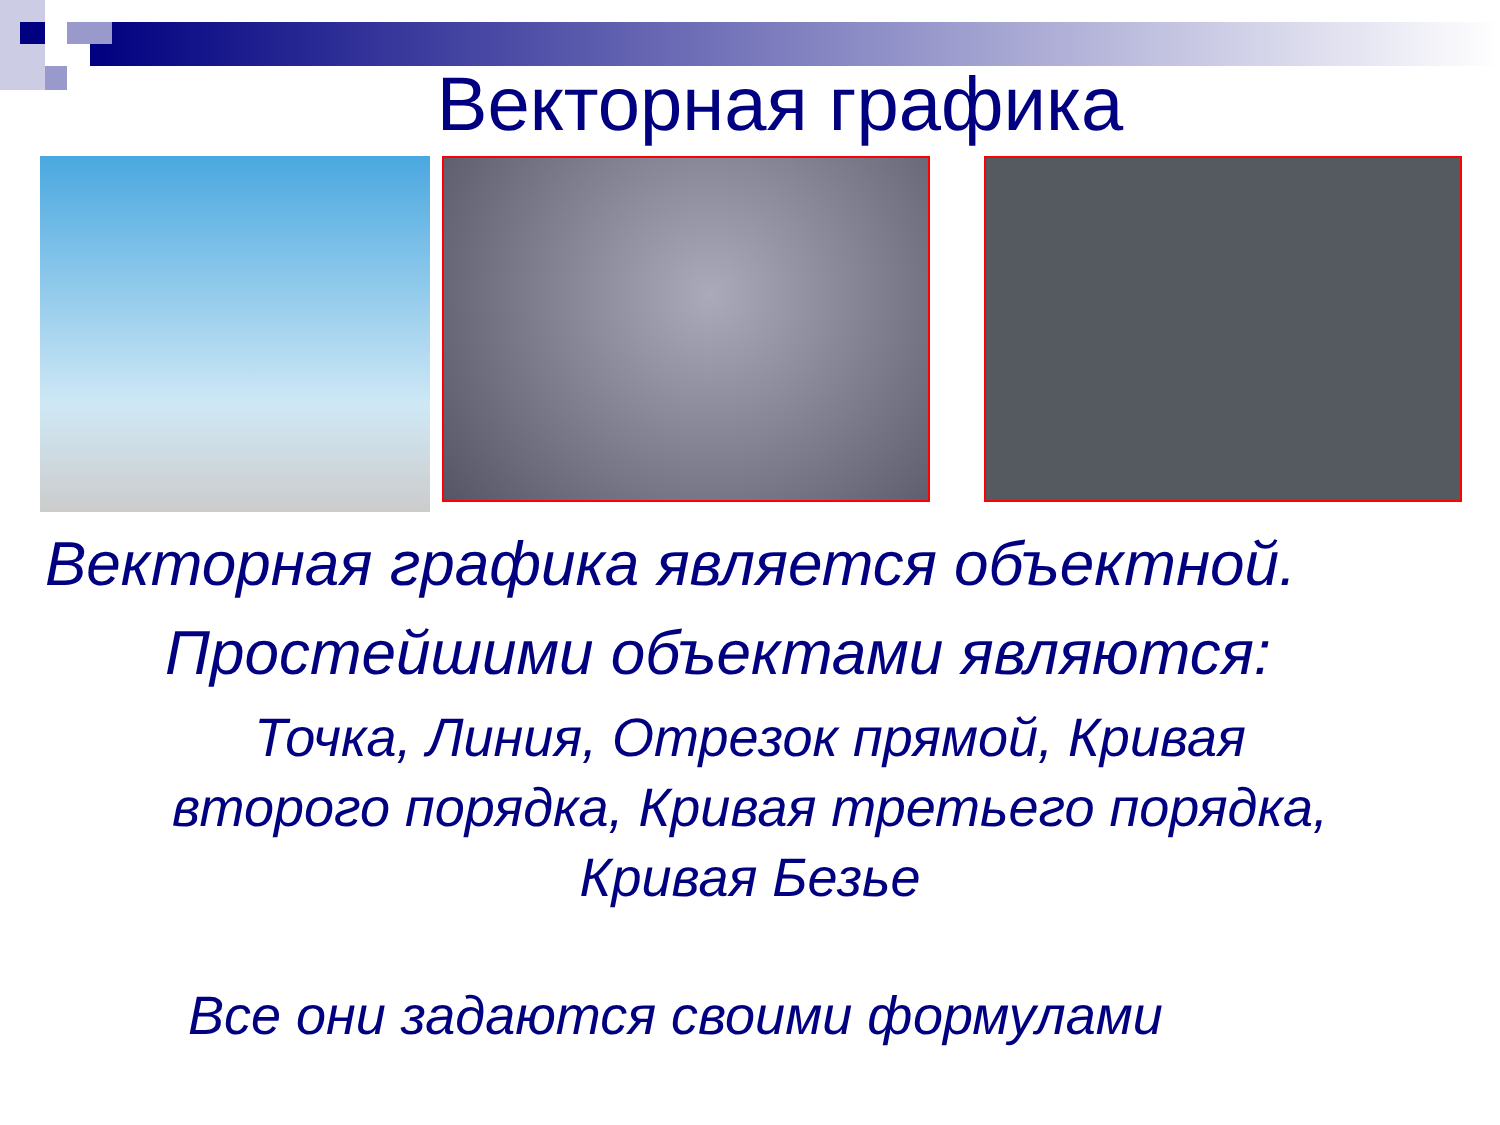Векторная графика
Векторная графика является объектной.
Простейшими объектами являются:
Точка, Линия, Отрезок прямой, Кривая
второго порядка, Кривая третьего порядка,
Кривая Безье
Все они задаются своими формулами